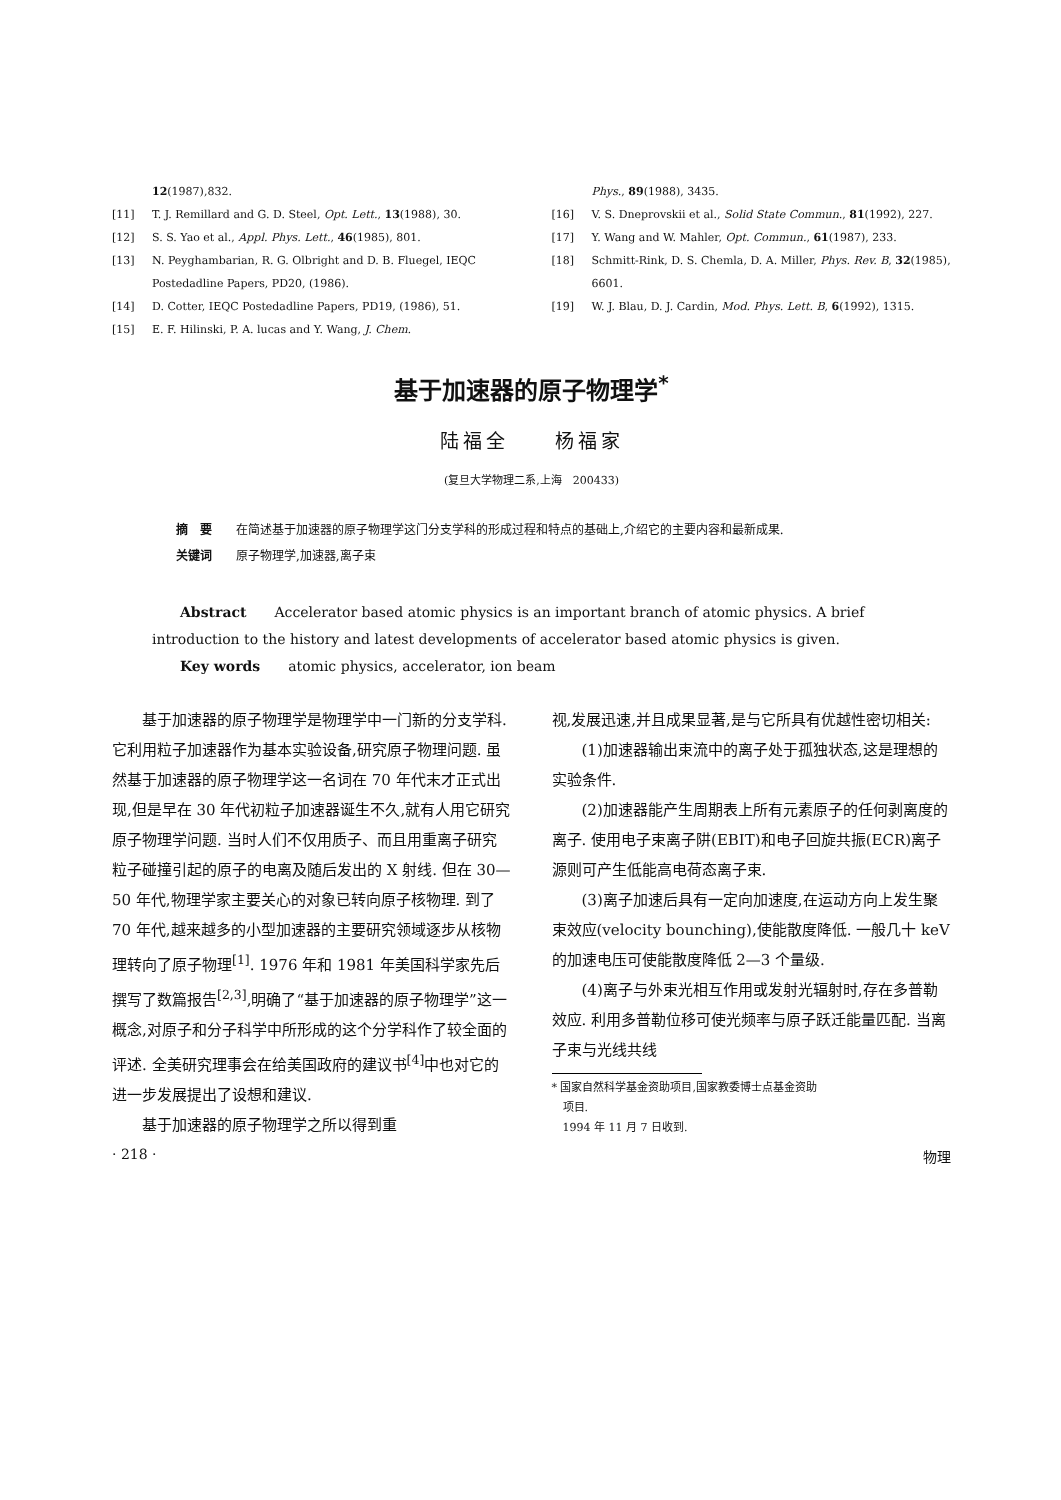12(1987),832.
[11] T. J. Remillard and G. D. Steel, Opt. Lett., 13(1988), 30.
[12] S. S. Yao et al., Appl. Phys. Lett., 46(1985), 801.
[13] N. Peyghambarian, R. G. Olbright and D. B. Fluegel, IEQC Postedadline Papers, PD20, (1986).
[14] D. Cotter, IEQC Postedadline Papers, PD19, (1986), 51.
[15] E. F. Hilinski, P. A. lucas and Y. Wang, J. Chem.
Phys., 89(1988), 3435.
[16] V. S. Dneprovskii et al., Solid State Commun., 81(1992), 227.
[17] Y. Wang and W. Mahler, Opt. Commun., 61(1987), 233.
[18] Schmitt-Rink, D. S. Chemla, D. A. Miller, Phys. Rev. B, 32(1985), 6601.
[19] W. J. Blau, D. J. Cardin, Mod. Phys. Lett. B, 6(1992), 1315.
基于加速器的原子物理学<sup>*</sup>
陆福全　　杨福家
(复旦大学物理二系,上海　200433)
摘　要　　在简述基于加速器的原子物理学这门分支学科的形成过程和特点的基础上,介绍它的主要内容和最新成果.
关键词　　原子物理学,加速器,离子束
Abstract　　Accelerator based atomic physics is an important branch of atomic physics. A brief introduction to the history and latest developments of accelerator based atomic physics is given.
Key words　　atomic physics, accelerator, ion beam
基于加速器的原子物理学是物理学中一门新的分支学科. 它利用粒子加速器作为基本实验设备,研究原子物理问题. 虽然基于加速器的原子物理学这一名词在 70 年代末才正式出现,但是早在 30 年代初粒子加速器诞生不久,就有人用它研究原子物理学问题. 当时人们不仅用质子、而且用重离子研究粒子碰撞引起的原子的电离及随后发出的 X 射线. 但在 30—50 年代,物理学家主要关心的对象已转向原子核物理. 到了 70 年代,越来越多的小型加速器的主要研究领域逐步从核物理转向了原子物理<sup>[1]</sup>. 1976 年和 1981 年美国科学家先后撰写了数篇报告<sup>[2,3]</sup>,明确了“基于加速器的原子物理学”这一概念,对原子和分子科学中所形成的这个分学科作了较全面的评述. 全美研究理事会在给美国政府的建议书<sup>[4]</sup>中也对它的进一步发展提出了设想和建议.
基于加速器的原子物理学之所以得到重
视,发展迅速,并且成果显著,是与它所具有优越性密切相关:
(1)加速器输出束流中的离子处于孤独状态,这是理想的实验条件.
(2)加速器能产生周期表上所有元素原子的任何剥离度的离子. 使用电子束离子阱(EBIT)和电子回旋共振(ECR)离子源则可产生低能高电荷态离子束.
(3)离子加速后具有一定向加速度,在运动方向上发生聚束效应(velocity bounching),使能散度降低. 一般几十 keV 的加速电压可使能散度降低 2—3 个量级.
(4)离子与外束光相互作用或发射光辐射时,存在多普勒效应. 利用多普勒位移可使光频率与原子跃迁能量匹配. 当离子束与光线共线
* 国家自然科学基金资助项目,国家教委博士点基金资助
　项目.
　1994 年 11 月 7 日收到.
· 218 · 物理